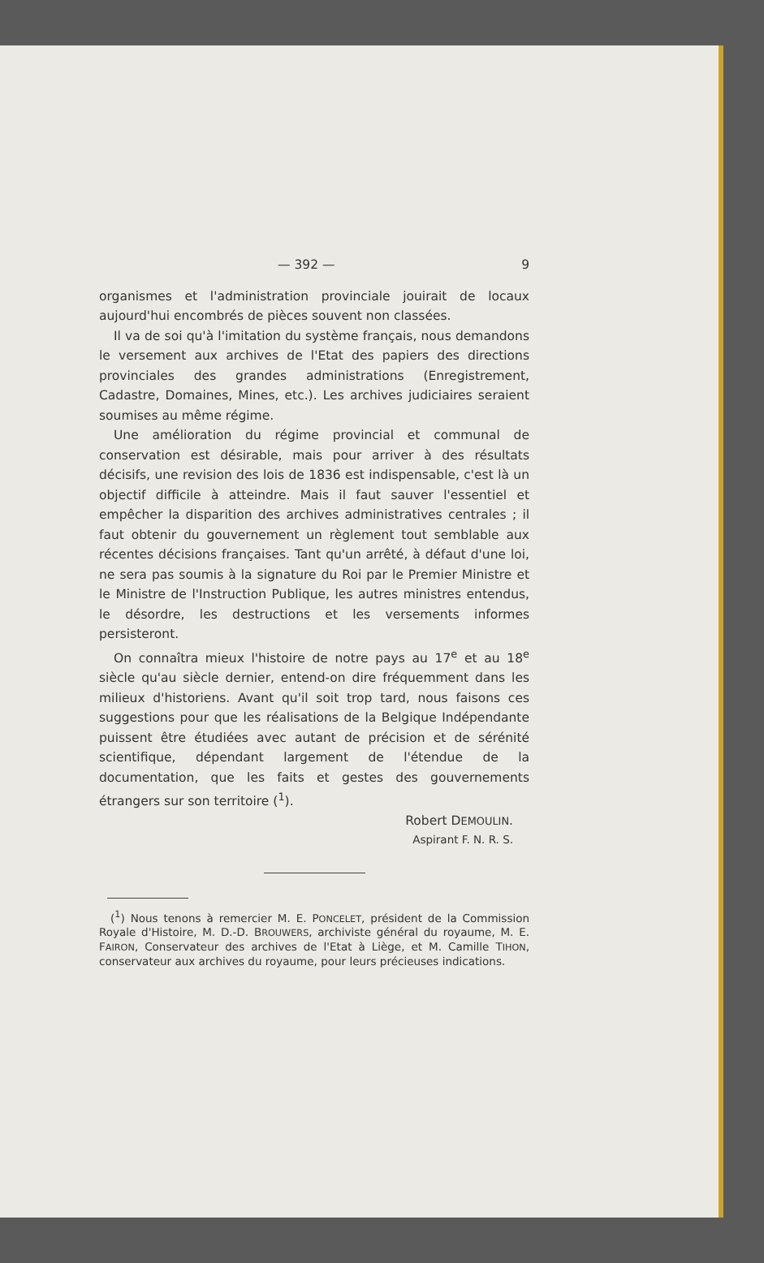— 392 — 9
organismes et l'administration provinciale jouirait de locaux aujourd'hui encombrés de pièces souvent non classées.
Il va de soi qu'à l'imitation du système français, nous demandons le versement aux archives de l'Etat des papiers des directions provinciales des grandes administrations (Enregistrement, Cadastre, Domaines, Mines, etc.). Les archives judiciaires seraient soumises au même régime.
Une amélioration du régime provincial et communal de conservation est désirable, mais pour arriver à des résultats décisifs, une revision des lois de 1836 est indispensable, c'est là un objectif difficile à atteindre. Mais il faut sauver l'essentiel et empêcher la disparition des archives administratives centrales ; il faut obtenir du gouvernement un règlement tout semblable aux récentes décisions françaises. Tant qu'un arrêté, à défaut d'une loi, ne sera pas soumis à la signature du Roi par le Premier Ministre et le Ministre de l'Instruction Publique, les autres ministres entendus, le désordre, les destructions et les versements informes persisteront.
On connaîtra mieux l'histoire de notre pays au 17<sup>e</sup> et au 18<sup>e</sup> siècle qu'au siècle dernier, entend-on dire fréquemment dans les milieux d'historiens. Avant qu'il soit trop tard, nous faisons ces suggestions pour que les réalisations de la Belgique Indépendante puissent être étudiées avec autant de précision et de sérénité scientifique, dépendant largement de l'étendue de la documentation, que les faits et gestes des gouvernements étrangers sur son territoire (<sup>1</sup>).
Robert DEMOULIN.
Aspirant F. N. R. S.
(<sup>1</sup>) Nous tenons à remercier M. E. PONCELET, président de la Commission Royale d'Histoire, M. D.-D. BROUWERS, archiviste général du royaume, M. E. FAIRON, Conservateur des archives de l'Etat à Liège, et M. Camille TIHON, conservateur aux archives du royaume, pour leurs précieuses indications.